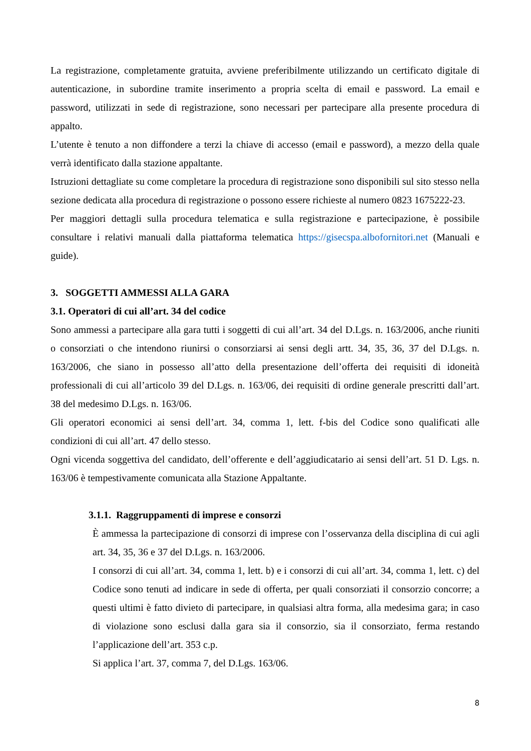La registrazione, completamente gratuita, avviene preferibilmente utilizzando un certificato digitale di autenticazione, in subordine tramite inserimento a propria scelta di email e password. La email e password, utilizzati in sede di registrazione, sono necessari per partecipare alla presente procedura di appalto.
L’utente è tenuto a non diffondere a terzi la chiave di accesso (email e password), a mezzo della quale verrà identificato dalla stazione appaltante.
Istruzioni dettagliate su come completare la procedura di registrazione sono disponibili sul sito stesso nella sezione dedicata alla procedura di registrazione o possono essere richieste al numero 0823 1675222-23.
Per maggiori dettagli sulla procedura telematica e sulla registrazione e partecipazione, è possibile consultare i relativi manuali dalla piattaforma telematica https://gisecspa.albofornitori.net (Manuali e guide).
3. SOGGETTI AMMESSI ALLA GARA
3.1. Operatori di cui all’art. 34 del codice
Sono ammessi a partecipare alla gara tutti i soggetti di cui all’art. 34 del D.Lgs. n. 163/2006, anche riuniti o consorziati o che intendono riunirsi o consorziarsi ai sensi degli artt. 34, 35, 36, 37 del D.Lgs. n. 163/2006, che siano in possesso all’atto della presentazione dell’offerta dei requisiti di idoneità professionali di cui all’articolo 39 del D.Lgs. n. 163/06, dei requisiti di ordine generale prescritti dall’art. 38 del medesimo D.Lgs. n. 163/06.
Gli operatori economici ai sensi dell’art. 34, comma 1, lett. f-bis del Codice sono qualificati alle condizioni di cui all’art. 47 dello stesso.
Ogni vicenda soggettiva del candidato, dell’offerente e dell’aggiudicatario ai sensi dell’art. 51 D. Lgs. n. 163/06 è tempestivamente comunicata alla Stazione Appaltante.
3.1.1. Raggruppamenti di imprese e consorzi
È ammessa la partecipazione di consorzi di imprese con l’osservanza della disciplina di cui agli art. 34, 35, 36 e 37 del D.Lgs. n. 163/2006.
I consorzi di cui all’art. 34, comma 1, lett. b) e i consorzi di cui all’art. 34, comma 1, lett. c) del Codice sono tenuti ad indicare in sede di offerta, per quali consorziati il consorzio concorre; a questi ultimi è fatto divieto di partecipare, in qualsiasi altra forma, alla medesima gara; in caso di violazione sono esclusi dalla gara sia il consorzio, sia il consorziato, ferma restando l’applicazione dell’art. 353 c.p.
Si applica l’art. 37, comma 7, del D.Lgs. 163/06.
8